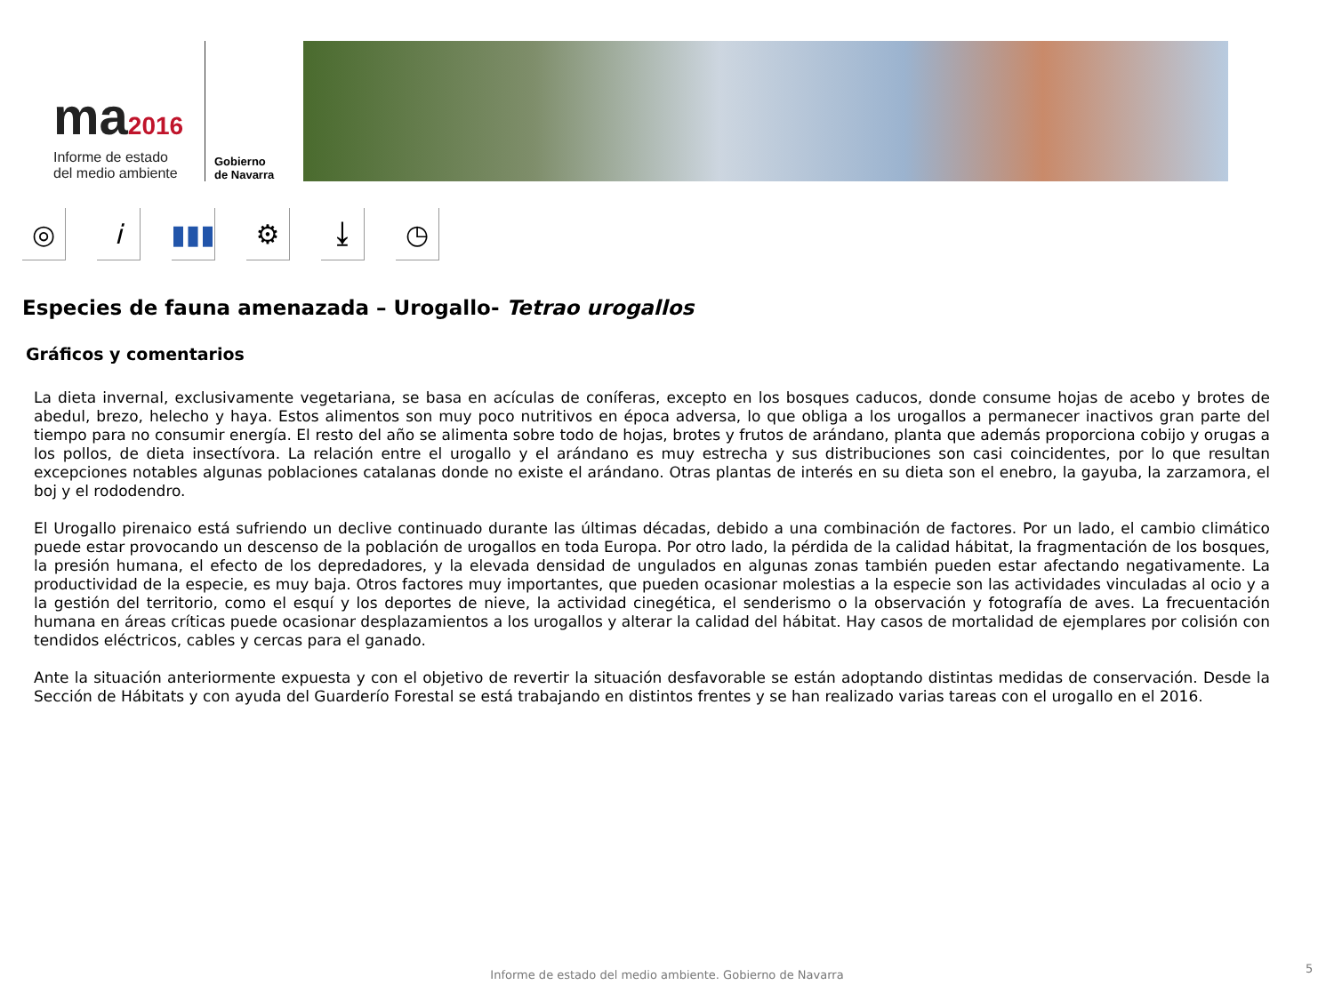ma2016
Informe de estado
del medio ambiente
Gobierno
de Navarra
◎ i ▮▮▮
⚙ ⤓ ◷
Especies de fauna amenazada – Urogallo- Tetrao urogallos
Gráficos y comentarios
La dieta invernal, exclusivamente vegetariana, se basa en acículas de coníferas, excepto en los bosques caducos, donde consume hojas de acebo y brotes de abedul, brezo, helecho y haya. Estos alimentos son muy poco nutritivos en época adversa, lo que obliga a los urogallos a permanecer inactivos gran parte del tiempo para no consumir energía. El resto del año se alimenta sobre todo de hojas, brotes y frutos de arándano, planta que además proporciona cobijo y orugas a los pollos, de dieta insectívora. La relación entre el urogallo y el arándano es muy estrecha y sus distribuciones son casi coincidentes, por lo que resultan excepciones notables algunas poblaciones catalanas donde no existe el arándano. Otras plantas de interés en su dieta son el enebro, la gayuba, la zarzamora, el boj y el rododendro.
El Urogallo pirenaico está sufriendo un declive continuado durante las últimas décadas, debido a una combinación de factores. Por un lado, el cambio climático puede estar provocando un descenso de la población de urogallos en toda Europa. Por otro lado, la pérdida de la calidad hábitat, la fragmentación de los bosques, la presión humana, el efecto de los depredadores, y la elevada densidad de ungulados en algunas zonas también pueden estar afectando negativamente. La productividad de la especie, es muy baja. Otros factores muy importantes, que pueden ocasionar molestias a la especie son las actividades vinculadas al ocio y a la gestión del territorio, como el esquí y los deportes de nieve, la actividad cinegética, el senderismo o la observación y fotografía de aves. La frecuentación humana en áreas críticas puede ocasionar desplazamientos a los urogallos y alterar la calidad del hábitat. Hay casos de mortalidad de ejemplares por colisión con tendidos eléctricos, cables y cercas para el ganado.
Ante la situación anteriormente expuesta y con el objetivo de revertir la situación desfavorable se están adoptando distintas medidas de conservación. Desde la Sección de Hábitats y con ayuda del Guarderío Forestal se está trabajando en distintos frentes y se han realizado varias tareas con el urogallo en el 2016.
Informe de estado del medio ambiente. Gobierno de Navarra 5